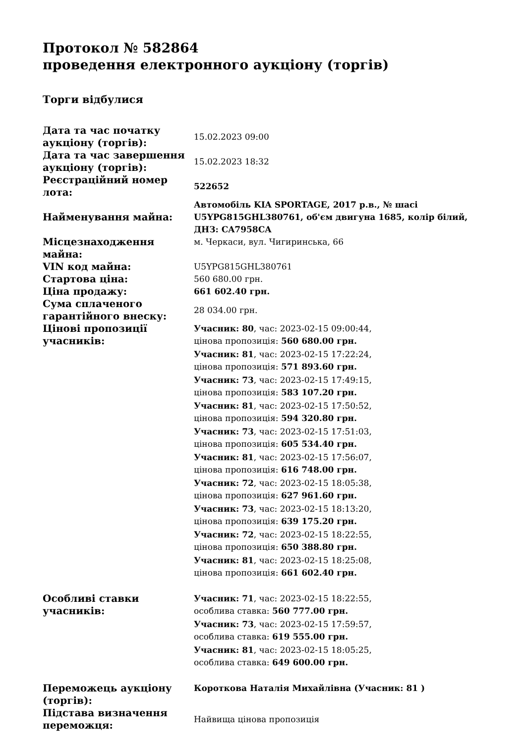Протокол № 582864
проведення електронного аукціону (торгів)
Торги відбулися
| Дата та час початку аукціону (торгів): | 15.02.2023 09:00 |
| Дата та час завершення аукціону (торгів): | 15.02.2023 18:32 |
| Реєстраційний номер лота: | 522652 |
| Найменування майна: | Автомобіль KIA SPORTAGE, 2017 р.в., № шасі U5YPG815GHL380761, об'єм двигуна 1685, колір білий, ДНЗ: CA7958CA |
| Місцезнаходження майна: | м. Черкаси, вул. Чигиринська, 66 |
| VIN код майна: | U5YPG815GHL380761 |
| Стартова ціна: | 560 680.00 грн. |
| Ціна продажу: | 661 602.40 грн. |
| Сума сплаченого гарантійного внеску: | 28 034.00 грн. |
| Цінові пропозиції учасників: | Учасник: 80 , час: 2023-02-15 09:00:44, цінова пропозиція: 560 680.00 грн. Учасник: 81 , час: 2023-02-15 17:22:24, цінова пропозиція: 571 893.60 грн. Учасник: 73 , час: 2023-02-15 17:49:15, цінова пропозиція: 583 107.20 грн. Учасник: 81 , час: 2023-02-15 17:50:52, цінова пропозиція: 594 320.80 грн. Учасник: 73 , час: 2023-02-15 17:51:03, цінова пропозиція: 605 534.40 грн. Учасник: 81 , час: 2023-02-15 17:56:07, цінова пропозиція: 616 748.00 грн. Учасник: 72 , час: 2023-02-15 18:05:38, цінова пропозиція: 627 961.60 грн. Учасник: 73 , час: 2023-02-15 18:13:20, цінова пропозиція: 639 175.20 грн. Учасник: 72 , час: 2023-02-15 18:22:55, цінова пропозиція: 650 388.80 грн. Учасник: 81 , час: 2023-02-15 18:25:08, цінова пропозиція: 661 602.40 грн. |
| Особливі ставки учасників: | Учасник: 71 , час: 2023-02-15 18:22:55, особлива ставка: 560 777.00 грн. Учасник: 73 , час: 2023-02-15 17:59:57, особлива ставка: 619 555.00 грн. Учасник: 81 , час: 2023-02-15 18:05:25, особлива ставка: 649 600.00 грн. |
| Переможець аукціону (торгів): | Короткова Наталія Михайлівна (Учасник: 81 ) |
| Підстава визначення переможця: | Найвища цінова пропозиція |